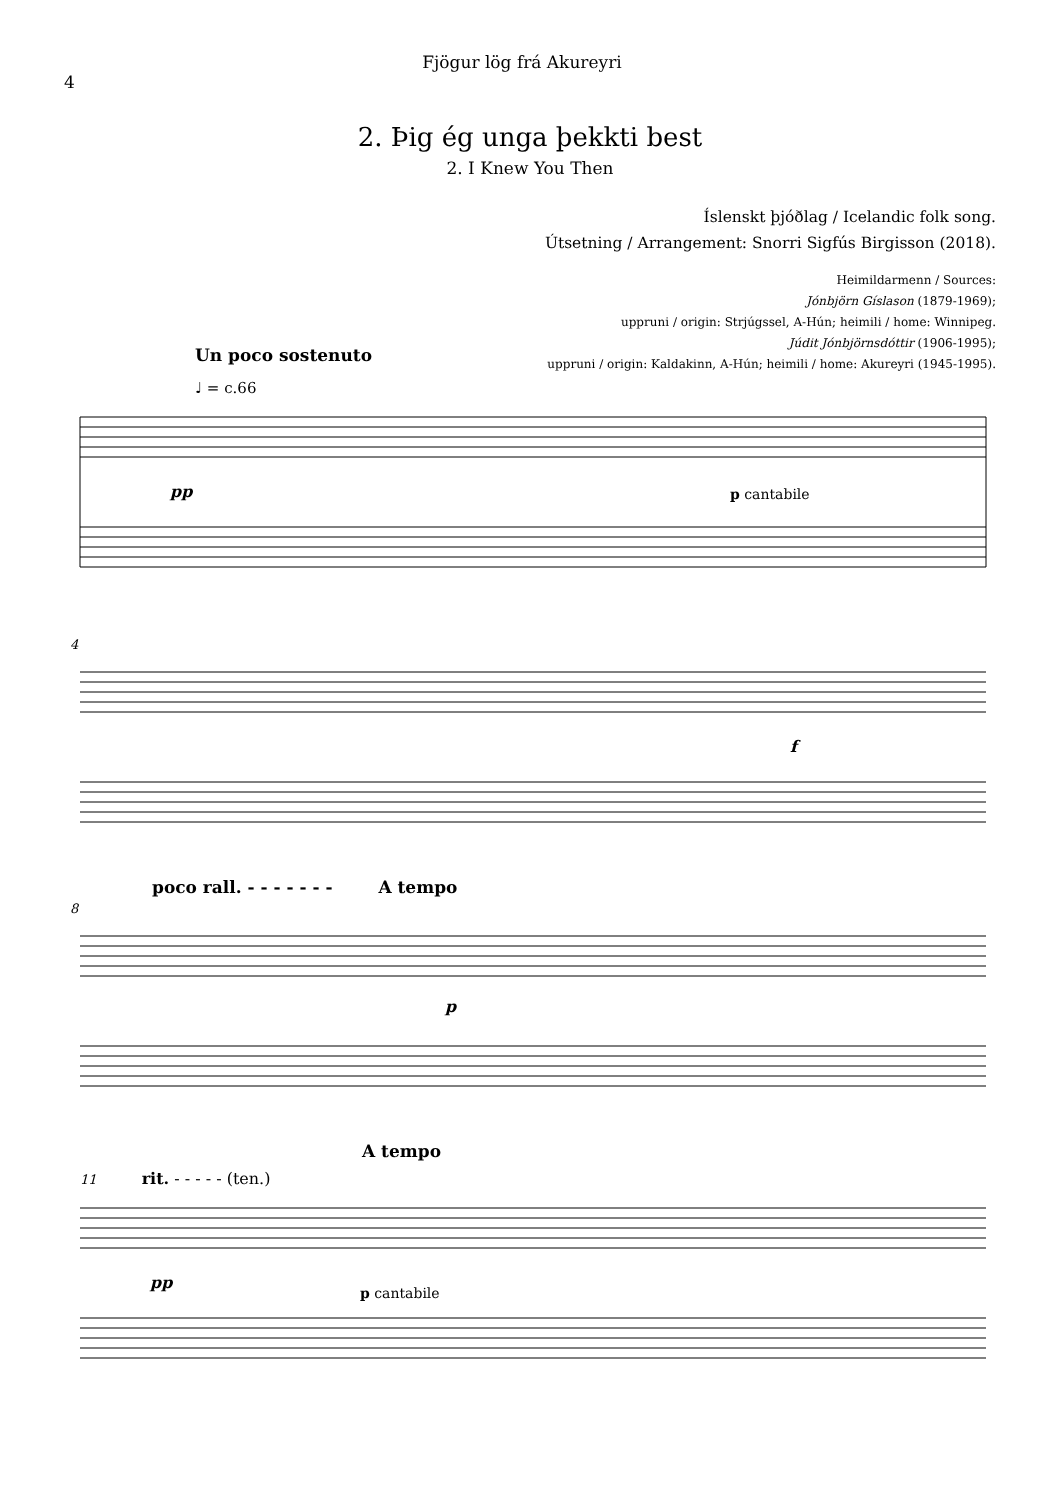4
Fjögur lög frá Akureyri
2. Þig ég unga þekkti best
2. I Knew You Then
Íslenskt þjóðlag / Icelandic folk song.
Útsetning / Arrangement: Snorri Sigfús Birgisson (2018).
Heimildarmenn / Sources:
Jónbjörn Gíslason (1879-1969);
uppruni / origin: Strjúgssel, A-Hún; heimili / home: Winnipeg.
Júdit Jónbjörnsdóttir (1906-1995);
uppruni / origin: Kaldakinn, A-Hún; heimili / home: Akureyri (1945-1995).
Un poco sostenuto
♩ = c.66
pp
p cantabile
4
f
poco rall. - - - - - - - A tempo
8
p
A tempo
11 rit. - - - - - (ten.)
pp
p cantabile